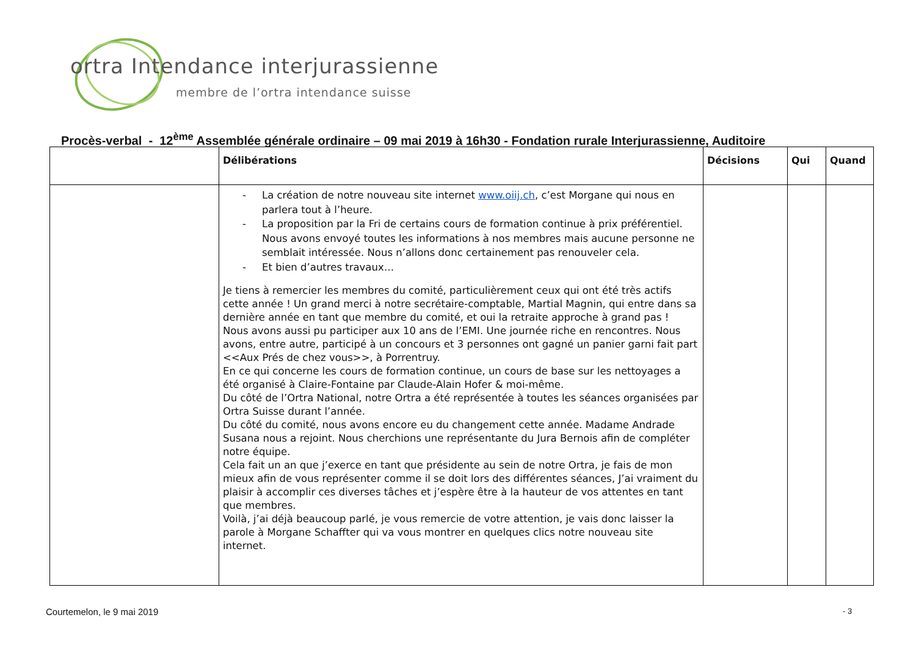ortra Intendance interjurassienne
membre de l’ortra intendance suisse
Procès-verbal - 12<sup>ème</sup> Assemblée générale ordinaire – 09 mai 2019 à 16h30 - Fondation rurale Interjurassienne, Auditoire
| | Délibérations | Décisions | Qui | Quand |
| --- | --- | --- | --- | --- |
| | - La création de notre nouveau site internet www.oiij.ch , c’est Morgane qui nous en parlera tout à l’heure. - La proposition par la Fri de certains cours de formation continue à prix préférentiel. Nous avons envoyé toutes les informations à nos membres mais aucune personne ne semblait intéressée. Nous n’allons donc certainement pas renouveler cela. - Et bien d’autres travaux… Je tiens à remercier les membres du comité, particulièrement ceux qui ont été très actifs cette année ! Un grand merci à notre secrétaire-comptable, Martial Magnin, qui entre dans sa dernière année en tant que membre du comité, et oui la retraite approche à grand pas ! Nous avons aussi pu participer aux 10 ans de l’EMI. Une journée riche en rencontres. Nous avons, entre autre, participé à un concours et 3 personnes ont gagné un panier garni fait part <<Aux Prés de chez vous>>, à Porrentruy. En ce qui concerne les cours de formation continue, un cours de base sur les nettoyages a été organisé à Claire-Fontaine par Claude-Alain Hofer & moi-même. Du côté de l’Ortra National, notre Ortra a été représentée à toutes les séances organisées par Ortra Suisse durant l’année. Du côté du comité, nous avons encore eu du changement cette année. Madame Andrade Susana nous a rejoint. Nous cherchions une représentante du Jura Bernois afin de compléter notre équipe. Cela fait un an que j’exerce en tant que présidente au sein de notre Ortra, je fais de mon mieux afin de vous représenter comme il se doit lors des différentes séances, J’ai vraiment du plaisir à accomplir ces diverses tâches et j’espère être à la hauteur de vos attentes en tant que membres. Voilà, j’ai déjà beaucoup parlé, je vous remercie de votre attention, je vais donc laisser la parole à Morgane Schaffter qui va vous montrer en quelques clics notre nouveau site internet. | | | |
Courtemelon, le 9 mai 2019 - 3